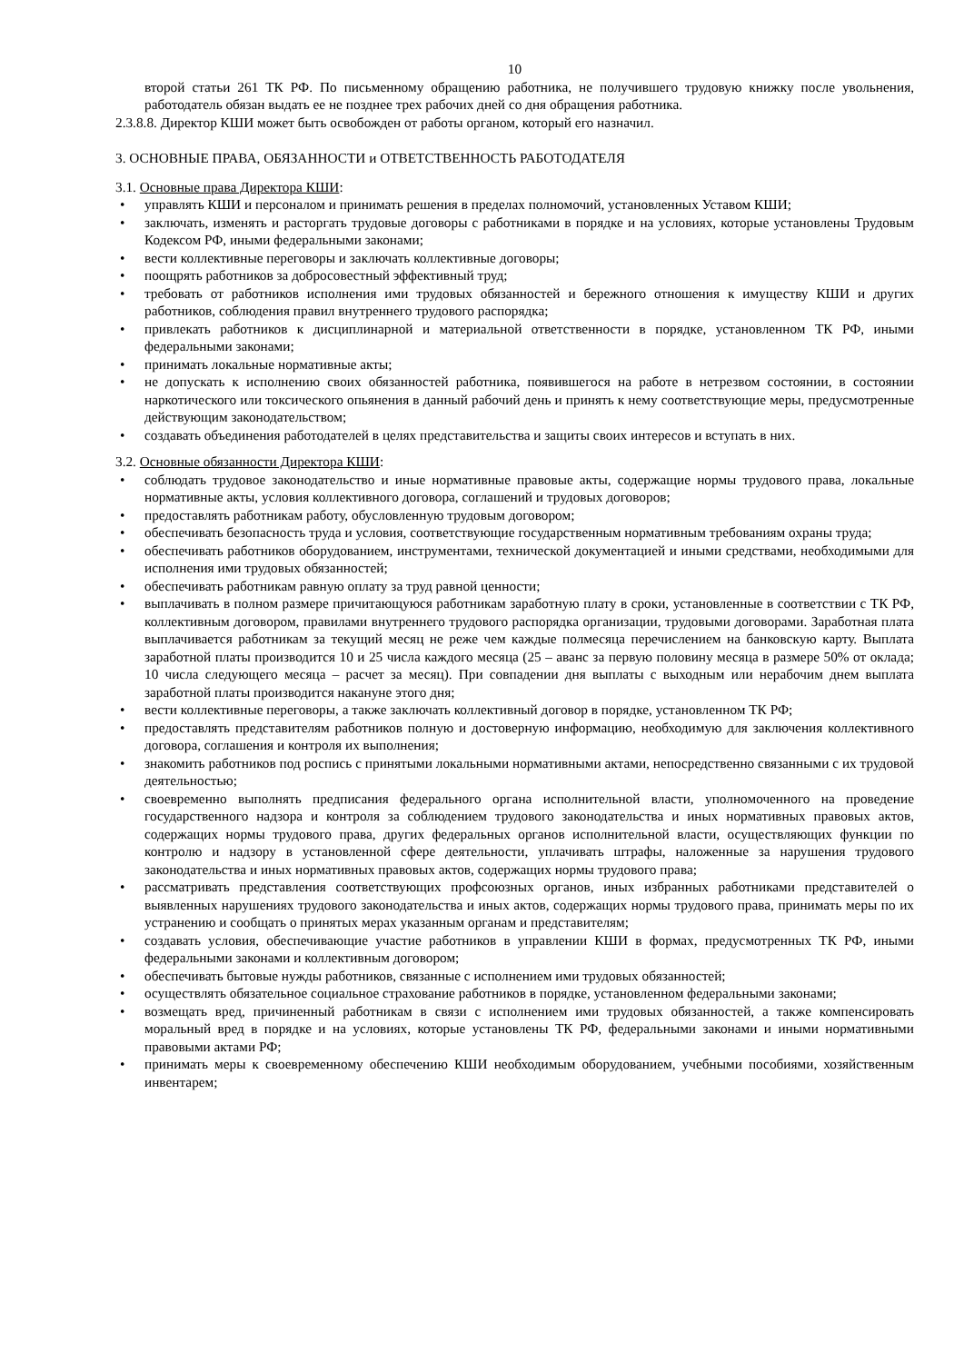10
второй статьи 261 ТК РФ. По письменному обращению работника, не получившего трудовую книжку после увольнения, работодатель обязан выдать ее не позднее трех рабочих дней со дня обращения работника.
2.3.8.8. Директор КШИ может быть освобожден от работы органом, который его назначил.
3. ОСНОВНЫЕ ПРАВА, ОБЯЗАННОСТИ и ОТВЕТСТВЕННОСТЬ РАБОТОДАТЕЛЯ
3.1. Основные права Директора КШИ:
• управлять КШИ и персоналом и принимать решения в пределах полномочий, установленных Уставом КШИ;
• заключать, изменять и расторгать трудовые договоры с работниками в порядке и на условиях, которые установлены Трудовым Кодексом РФ, иными федеральными законами;
• вести коллективные переговоры и заключать коллективные договоры;
• поощрять работников за добросовестный эффективный труд;
• требовать от работников исполнения ими трудовых обязанностей и бережного отношения к имуществу КШИ и других работников, соблюдения правил внутреннего трудового распорядка;
• привлекать работников к дисциплинарной и материальной ответственности в порядке, установленном ТК РФ, иными федеральными законами;
• принимать локальные нормативные акты;
• не допускать к исполнению своих обязанностей работника, появившегося на работе в нетрезвом состоянии, в состоянии наркотического или токсического опьянения в данный рабочий день и принять к нему соответствующие меры, предусмотренные действующим законодательством;
• создавать объединения работодателей в целях представительства и защиты своих интересов и вступать в них.
3.2. Основные обязанности Директора КШИ:
• соблюдать трудовое законодательство и иные нормативные правовые акты, содержащие нормы трудового права, локальные нормативные акты, условия коллективного договора, соглашений и трудовых договоров;
• предоставлять работникам работу, обусловленную трудовым договором;
• обеспечивать безопасность труда и условия, соответствующие государственным нормативным требованиям охраны труда;
• обеспечивать работников оборудованием, инструментами, технической документацией и иными средствами, необходимыми для исполнения ими трудовых обязанностей;
• обеспечивать работникам равную оплату за труд равной ценности;
• выплачивать в полном размере причитающуюся работникам заработную плату в сроки, установленные в соответствии с ТК РФ, коллективным договором, правилами внутреннего трудового распорядка организации, трудовыми договорами. Заработная плата выплачивается работникам за текущий месяц не реже чем каждые полмесяца перечислением на банковскую карту. Выплата заработной платы производится 10 и 25 числа каждого месяца (25 – аванс за первую половину месяца в размере 50% от оклада; 10 числа следующего месяца – расчет за месяц). При совпадении дня выплаты с выходным или нерабочим днем выплата заработной платы производится накануне этого дня;
• вести коллективные переговоры, а также заключать коллективный договор в порядке, установленном ТК РФ;
• предоставлять представителям работников полную и достоверную информацию, необходимую для заключения коллективного договора, соглашения и контроля их выполнения;
• знакомить работников под роспись с принятыми локальными нормативными актами, непосредственно связанными с их трудовой деятельностью;
• своевременно выполнять предписания федерального органа исполнительной власти, уполномоченного на проведение государственного надзора и контроля за соблюдением трудового законодательства и иных нормативных правовых актов, содержащих нормы трудового права, других федеральных органов исполнительной власти, осуществляющих функции по контролю и надзору в установленной сфере деятельности, уплачивать штрафы, наложенные за нарушения трудового законодательства и иных нормативных правовых актов, содержащих нормы трудового права;
• рассматривать представления соответствующих профсоюзных органов, иных избранных работниками представителей о выявленных нарушениях трудового законодательства и иных актов, содержащих нормы трудового права, принимать меры по их устранению и сообщать о принятых мерах указанным органам и представителям;
• создавать условия, обеспечивающие участие работников в управлении КШИ в формах, предусмотренных ТК РФ, иными федеральными законами и коллективным договором;
• обеспечивать бытовые нужды работников, связанные с исполнением ими трудовых обязанностей;
• осуществлять обязательное социальное страхование работников в порядке, установленном федеральными законами;
• возмещать вред, причиненный работникам в связи с исполнением ими трудовых обязанностей, а также компенсировать моральный вред в порядке и на условиях, которые установлены ТК РФ, федеральными законами и иными нормативными правовыми актами РФ;
• принимать меры к своевременному обеспечению КШИ необходимым оборудованием, учебными пособиями, хозяйственным инвентарем;